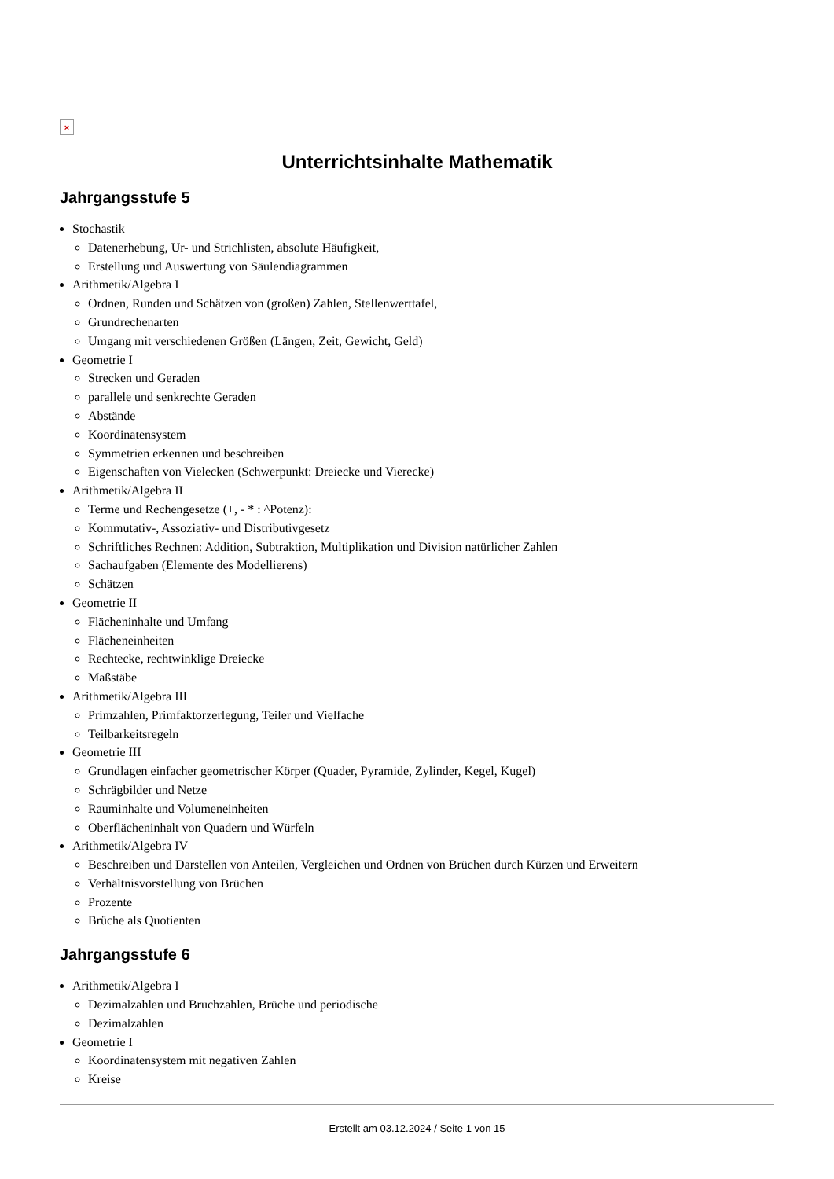×
Unterrichtsinhalte Mathematik
Jahrgangsstufe 5
Stochastik
Datenerhebung, Ur- und Strichlisten, absolute Häufigkeit,
Erstellung und Auswertung von Säulendiagrammen
Arithmetik/Algebra I
Ordnen, Runden und Schätzen von (großen) Zahlen, Stellenwerttafel,
Grundrechenarten
Umgang mit verschiedenen Größen (Längen, Zeit, Gewicht, Geld)
Geometrie I
Strecken und Geraden
parallele und senkrechte Geraden
Abstände
Koordinatensystem
Symmetrien erkennen und beschreiben
Eigenschaften von Vielecken (Schwerpunkt: Dreiecke und Vierecke)
Arithmetik/Algebra II
Terme und Rechengesetze (+, - * : ^Potenz):
Kommutativ-, Assoziativ- und Distributivgesetz
Schriftliches Rechnen: Addition, Subtraktion, Multiplikation und Division natürlicher Zahlen
Sachaufgaben (Elemente des Modellierens)
Schätzen
Geometrie II
Flächeninhalte und Umfang
Flächeneinheiten
Rechtecke, rechtwinklige Dreiecke
Maßstäbe
Arithmetik/Algebra III
Primzahlen, Primfaktorzerlegung, Teiler und Vielfache
Teilbarkeitsregeln
Geometrie III
Grundlagen einfacher geometrischer Körper (Quader, Pyramide, Zylinder, Kegel, Kugel)
Schrägbilder und Netze
Rauminhalte und Volumeneinheiten
Oberflächeninhalt von Quadern und Würfeln
Arithmetik/Algebra IV
Beschreiben und Darstellen von Anteilen, Vergleichen und Ordnen von Brüchen durch Kürzen und Erweitern
Verhältnisvorstellung von Brüchen
Prozente
Brüche als Quotienten
Jahrgangsstufe 6
Arithmetik/Algebra I
Dezimalzahlen und Bruchzahlen, Brüche und periodische
Dezimalzahlen
Geometrie I
Koordinatensystem mit negativen Zahlen
Kreise
Erstellt am 03.12.2024 / Seite 1 von 15